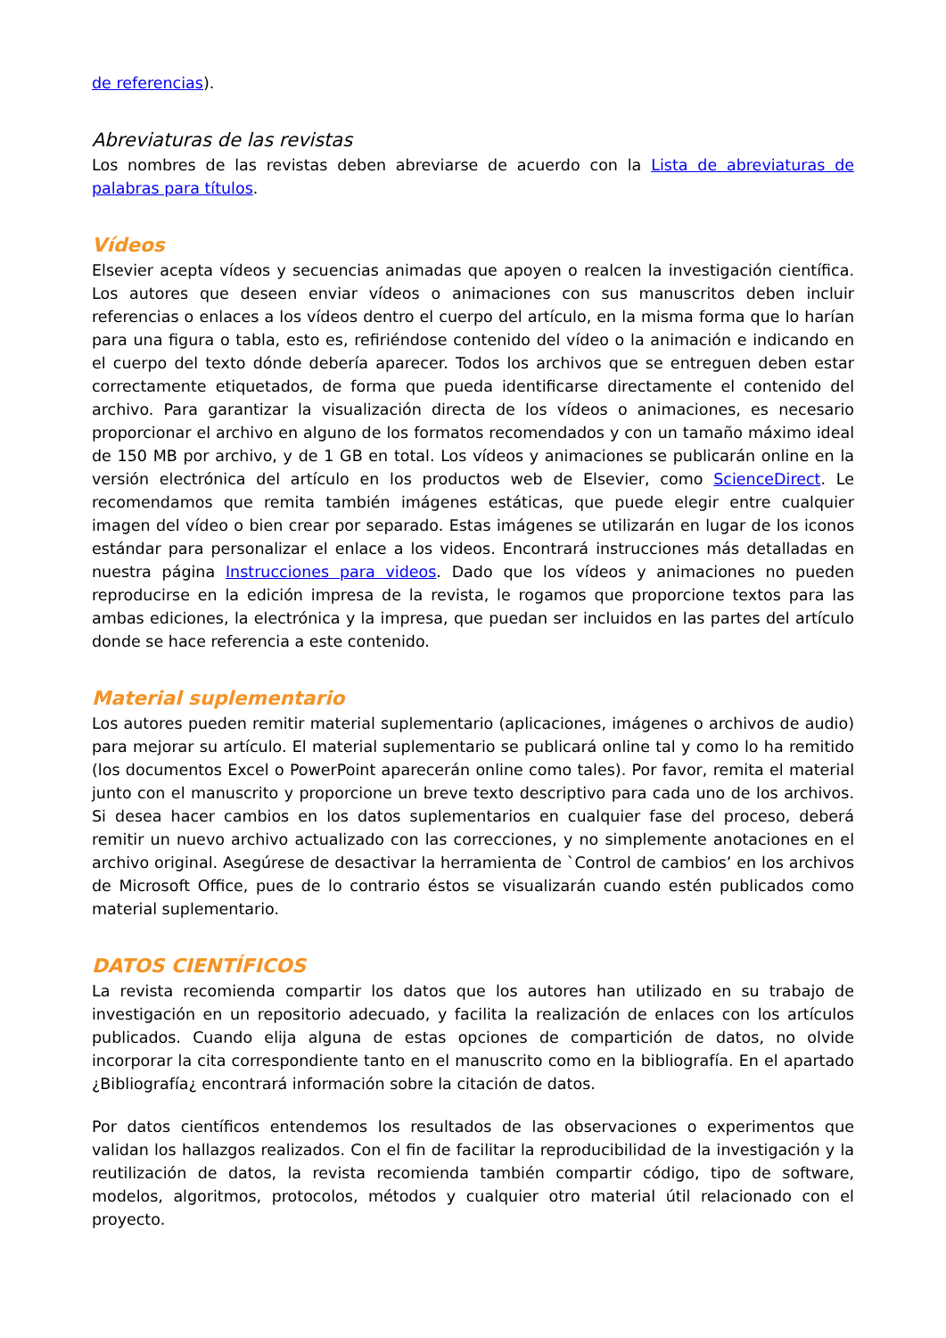de referencias).
Abreviaturas de las revistas
Los nombres de las revistas deben abreviarse de acuerdo con la Lista de abreviaturas de palabras para títulos.
Vídeos
Elsevier acepta vídeos y secuencias animadas que apoyen o realcen la investigación científica. Los autores que deseen enviar vídeos o animaciones con sus manuscritos deben incluir referencias o enlaces a los vídeos dentro el cuerpo del artículo, en la misma forma que lo harían para una figura o tabla, esto es, refiriéndose contenido del vídeo o la animación e indicando en el cuerpo del texto dónde debería aparecer. Todos los archivos que se entreguen deben estar correctamente etiquetados, de forma que pueda identificarse directamente el contenido del archivo. Para garantizar la visualización directa de los vídeos o animaciones, es necesario proporcionar el archivo en alguno de los formatos recomendados y con un tamaño máximo ideal de 150 MB por archivo, y de 1 GB en total. Los vídeos y animaciones se publicarán online en la versión electrónica del artículo en los productos web de Elsevier, como ScienceDirect. Le recomendamos que remita también imágenes estáticas, que puede elegir entre cualquier imagen del vídeo o bien crear por separado. Estas imágenes se utilizarán en lugar de los iconos estándar para personalizar el enlace a los videos. Encontrará instrucciones más detalladas en nuestra página Instrucciones para videos. Dado que los vídeos y animaciones no pueden reproducirse en la edición impresa de la revista, le rogamos que proporcione textos para las ambas ediciones, la electrónica y la impresa, que puedan ser incluidos en las partes del artículo donde se hace referencia a este contenido.
Material suplementario
Los autores pueden remitir material suplementario (aplicaciones, imágenes o archivos de audio) para mejorar su artículo. El material suplementario se publicará online tal y como lo ha remitido (los documentos Excel o PowerPoint aparecerán online como tales). Por favor, remita el material junto con el manuscrito y proporcione un breve texto descriptivo para cada uno de los archivos. Si desea hacer cambios en los datos suplementarios en cualquier fase del proceso, deberá remitir un nuevo archivo actualizado con las correcciones, y no simplemente anotaciones en el archivo original. Asegúrese de desactivar la herramienta de `Control de cambios’ en los archivos de Microsoft Office, pues de lo contrario éstos se visualizarán cuando estén publicados como material suplementario.
DATOS CIENTÍFICOS
La revista recomienda compartir los datos que los autores han utilizado en su trabajo de investigación en un repositorio adecuado, y facilita la realización de enlaces con los artículos publicados. Cuando elija alguna de estas opciones de compartición de datos, no olvide incorporar la cita correspondiente tanto en el manuscrito como en la bibliografía. En el apartado ¿Bibliografía¿ encontrará información sobre la citación de datos.
Por datos científicos entendemos los resultados de las observaciones o experimentos que validan los hallazgos realizados. Con el fin de facilitar la reproducibilidad de la investigación y la reutilización de datos, la revista recomienda también compartir código, tipo de software, modelos, algoritmos, protocolos, métodos y cualquier otro material útil relacionado con el proyecto.